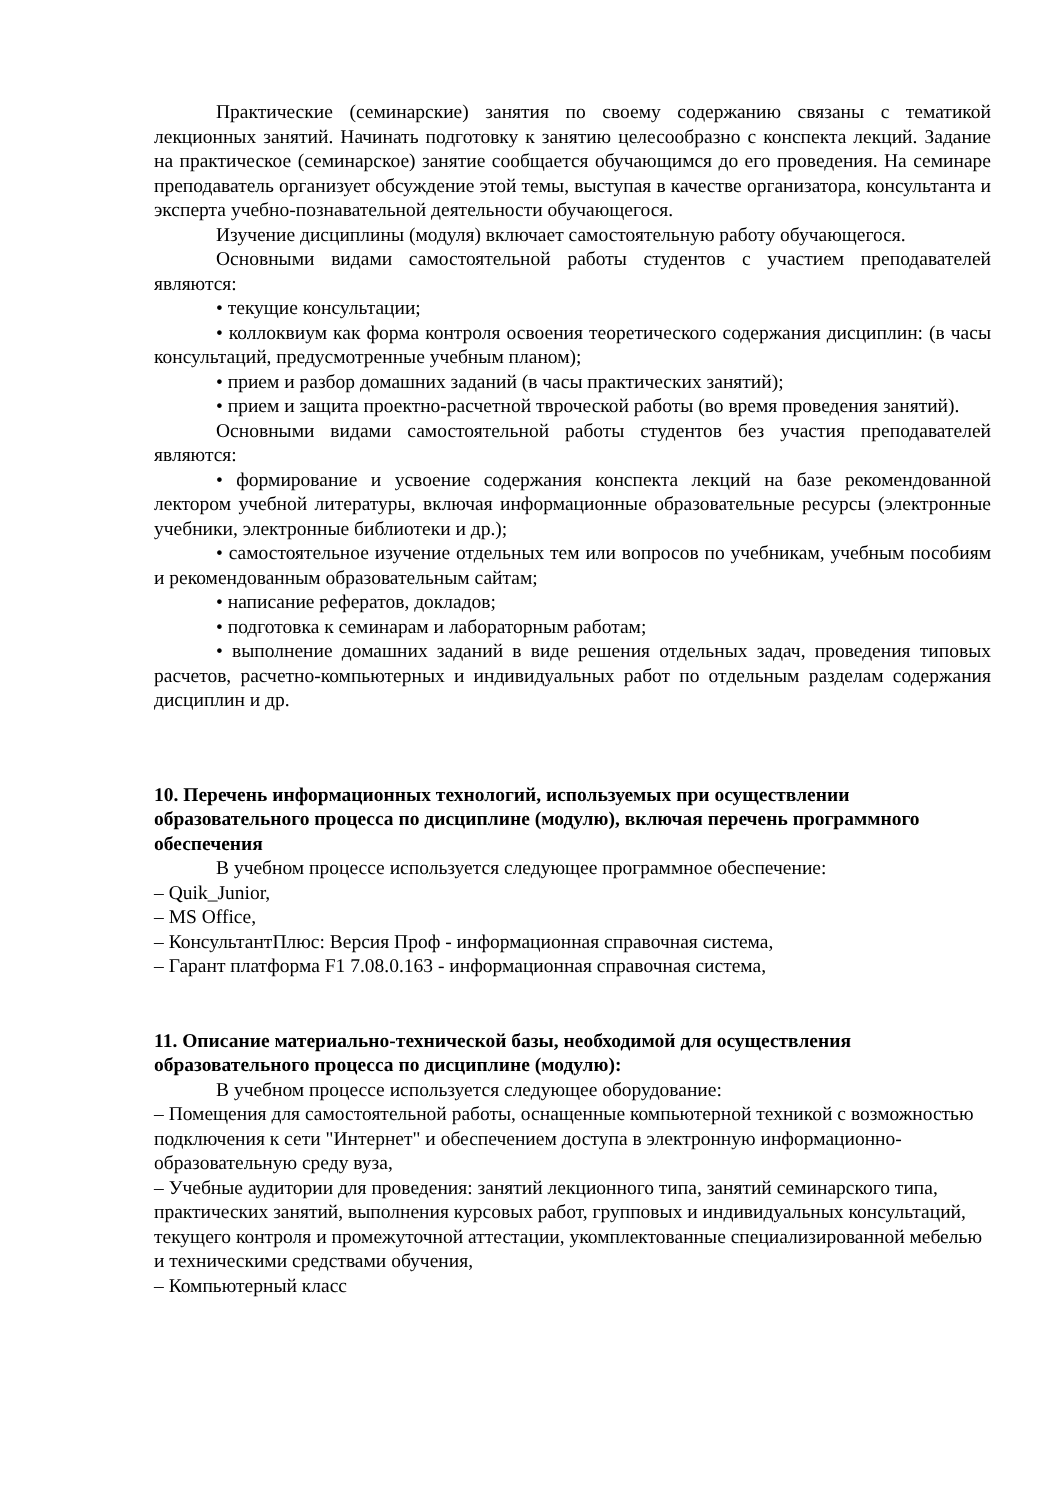Практические (семинарские) занятия по своему содержанию связаны с тематикой лекционных занятий. Начинать подготовку к занятию целесообразно с конспекта лекций. Задание на практическое (семинарское) занятие сообщается обучающимся до его проведения. На семинаре преподаватель организует обсуждение этой темы, выступая в качестве организатора, консультанта и эксперта учебно-познавательной деятельности обучающегося.
Изучение дисциплины (модуля) включает самостоятельную работу обучающегося.
Основными видами самостоятельной работы студентов с участием преподавателей являются:
• текущие консультации;
• коллоквиум как форма контроля освоения теоретического содержания дисциплин: (в часы консультаций, предусмотренные учебным планом);
• прием и разбор домашних заданий (в часы практических занятий);
• прием и защита проектно-расчетной твроческой работы (во время проведения занятий).
Основными видами самостоятельной работы студентов без участия преподавателей являются:
• формирование и усвоение содержания конспекта лекций на базе рекомендованной лектором учебной литературы, включая информационные образовательные ресурсы (электронные учебники, электронные библиотеки и др.);
• самостоятельное изучение отдельных тем или вопросов по учебникам, учебным пособиям и рекомендованным образовательным сайтам;
• написание рефератов, докладов;
• подготовка к семинарам и лабораторным работам;
• выполнение домашних заданий в виде решения отдельных задач, проведения типовых расчетов, расчетно-компьютерных и индивидуальных работ по отдельным разделам содержания дисциплин и др.
10. Перечень информационных технологий, используемых при осуществлении образовательного процесса по дисциплине (модулю), включая перечень программного обеспечения
В учебном процессе используется следующее программное обеспечение:
– Quik_Junior,
– MS Office,
– КонсультантПлюс: Версия Проф - информационная справочная система,
– Гарант платформа F1 7.08.0.163 - информационная справочная система,
11. Описание материально-технической базы, необходимой для осуществления образовательного процесса по дисциплине (модулю):
В учебном процессе используется следующее оборудование:
– Помещения для самостоятельной работы, оснащенные компьютерной техникой с возможностью подключения к сети "Интернет" и обеспечением доступа в электронную информационно-образовательную среду вуза,
– Учебные аудитории для проведения: занятий лекционного типа, занятий семинарского типа, практических занятий, выполнения курсовых работ, групповых и индивидуальных консультаций, текущего контроля и промежуточной аттестации, укомплектованные специализированной мебелью и техническими средствами обучения,
– Компьютерный класс